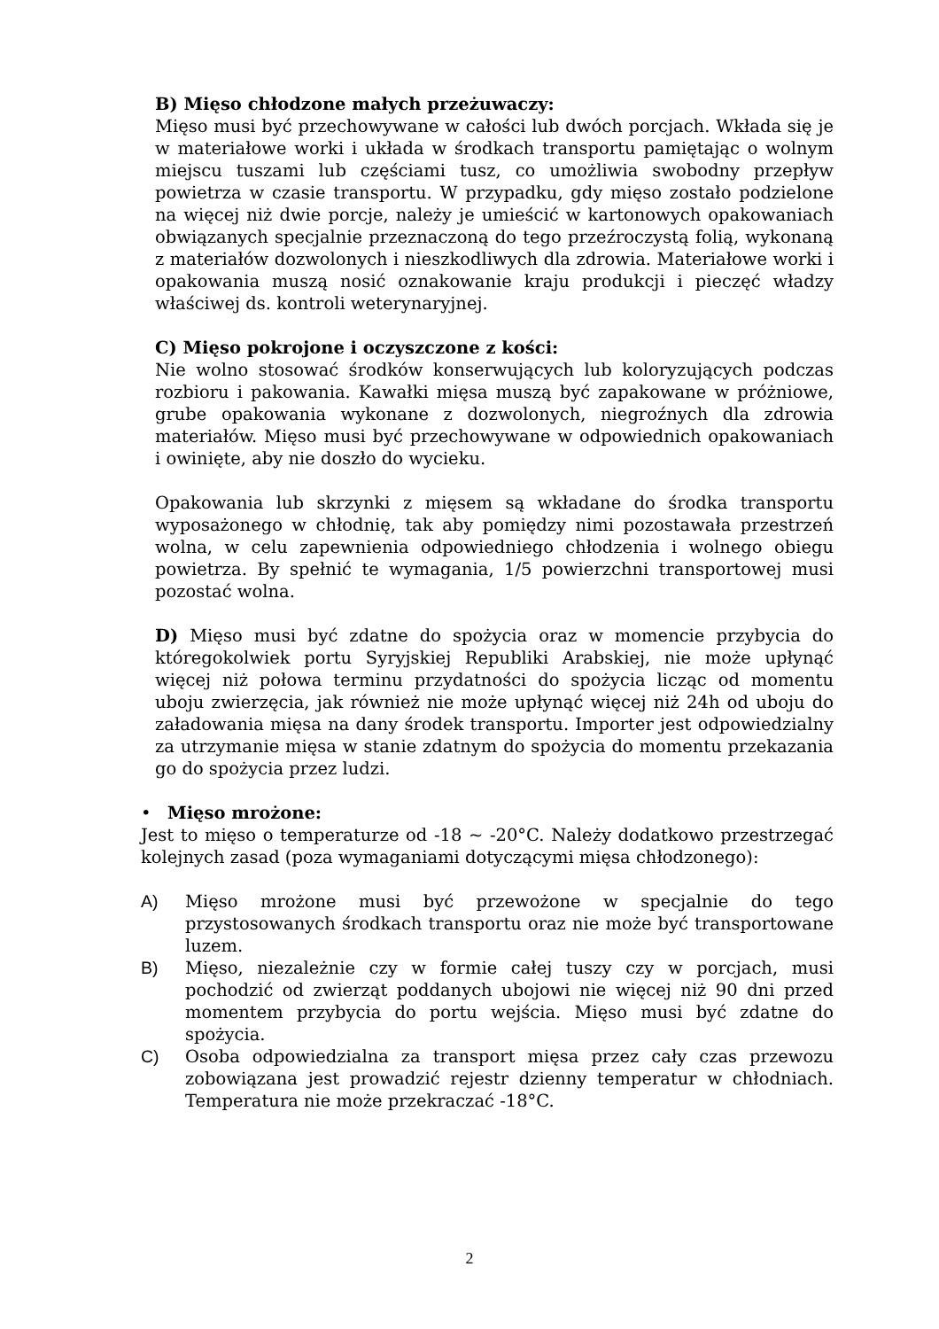B) Mięso chłodzone małych przeżuwaczy:
Mięso musi być przechowywane w całości lub dwóch porcjach. Wkłada się je w materiałowe worki i układa w środkach transportu pamiętając o wolnym miejscu tuszami lub częściami tusz, co umożliwia swobodny przepływ powietrza w czasie transportu. W przypadku, gdy mięso zostało podzielone na więcej niż dwie porcje, należy je umieścić w kartonowych opakowaniach obwiązanych specjalnie przeznaczoną do tego przeźroczystą folią, wykonaną z materiałów dozwolonych i nieszkodliwych dla zdrowia. Materiałowe worki i opakowania muszą nosić oznakowanie kraju produkcji i pieczęć władzy właściwej ds. kontroli weterynaryjnej.
C) Mięso pokrojone i oczyszczone z kości:
Nie wolno stosować środków konserwujących lub koloryzujących podczas rozbioru i pakowania. Kawałki mięsa muszą być zapakowane w próżniowe, grube opakowania wykonane z dozwolonych, niegroźnych dla zdrowia materiałów. Mięso musi być przechowywane w odpowiednich opakowaniach i owinięte, aby nie doszło do wycieku.
Opakowania lub skrzynki z mięsem są wkładane do środka transportu wyposażonego w chłodnię, tak aby pomiędzy nimi pozostawała przestrzeń wolna, w celu zapewnienia odpowiedniego chłodzenia i wolnego obiegu powietrza. By spełnić te wymagania, 1/5 powierzchni transportowej musi pozostać wolna.
D) Mięso musi być zdatne do spożycia oraz w momencie przybycia do któregokolwiek portu Syryjskiej Republiki Arabskiej, nie może upłynąć więcej niż połowa terminu przydatności do spożycia licząc od momentu uboju zwierzęcia, jak również nie może upłynąć więcej niż 24h od uboju do załadowania mięsa na dany środek transportu. Importer jest odpowiedzialny za utrzymanie mięsa w stanie zdatnym do spożycia do momentu przekazania go do spożycia przez ludzi.
• Mięso mrożone:
Jest to mięso o temperaturze od -18 ~ -20°C. Należy dodatkowo przestrzegać kolejnych zasad (poza wymaganiami dotyczącymi mięsa chłodzonego):
A) Mięso mrożone musi być przewożone w specjalnie do tego przystosowanych środkach transportu oraz nie może być transportowane luzem.
B) Mięso, niezależnie czy w formie całej tuszy czy w porcjach, musi pochodzić od zwierząt poddanych ubojowi nie więcej niż 90 dni przed momentem przybycia do portu wejścia. Mięso musi być zdatne do spożycia.
C) Osoba odpowiedzialna za transport mięsa przez cały czas przewozu zobowiązana jest prowadzić rejestr dzienny temperatur w chłodniach. Temperatura nie może przekraczać -18°C.
2